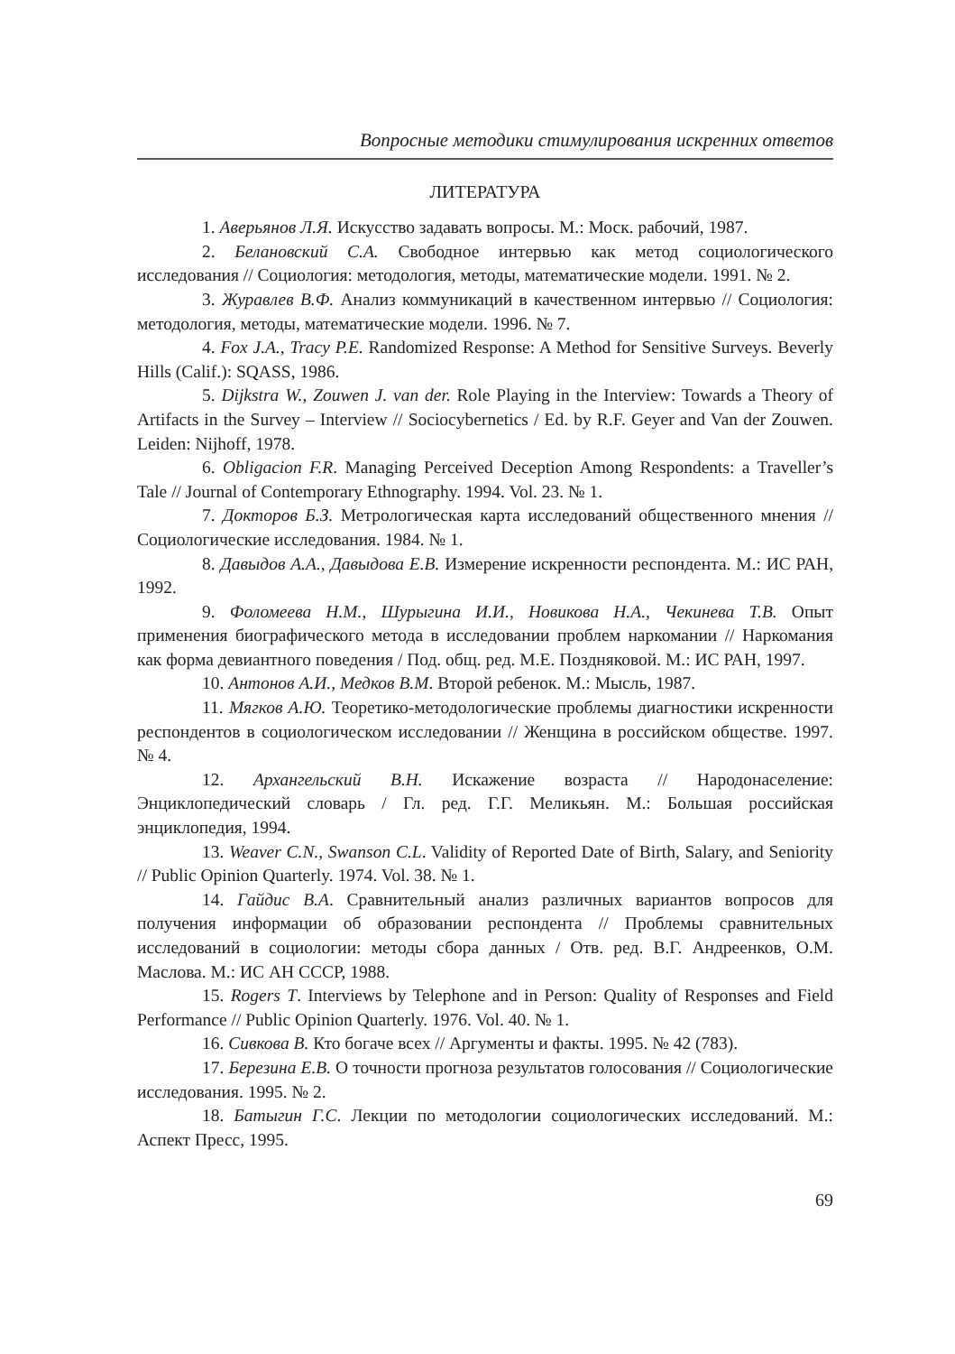Вопросные методики стимулирования искренних ответов
ЛИТЕРАТУРА
1. Аверьянов Л.Я. Искусство задавать вопросы. М.: Моск. рабочий, 1987.
2. Белановский С.А. Свободное интервью как метод социологического исследования // Социология: методология, методы, математические модели. 1991. № 2.
3. Журавлев В.Ф. Анализ коммуникаций в качественном интервью // Социология: методология, методы, математические модели. 1996. № 7.
4. Fox J.A., Tracy P.E. Randomized Response: A Method for Sensitive Surveys. Beverly Hills (Calif.): SQASS, 1986.
5. Dijkstra W., Zouwen J. van der. Role Playing in the Interview: Towards a Theory of Artifacts in the Survey – Interview // Sociocybernetics / Ed. by R.F. Geyer and Van der Zouwen. Leiden: Nijhoff, 1978.
6. Obligacion F.R. Managing Perceived Deception Among Respondents: a Traveller’s Tale // Journal of Contemporary Ethnography. 1994. Vol. 23. № 1.
7. Докторов Б.З. Метрологическая карта исследований общественного мнения // Социологические исследования. 1984. № 1.
8. Давыдов А.А., Давыдова Е.В. Измерение искренности респондента. М.: ИС РАН, 1992.
9. Фоломеева Н.М., Шурыгина И.И., Новикова Н.А., Чекинева Т.В. Опыт применения биографического метода в исследовании проблем наркомании // Наркомания как форма девиантного поведения / Под. общ. ред. М.Е. Поздняковой. М.: ИС РАН, 1997.
10. Антонов А.И., Медков В.М. Второй ребенок. М.: Мысль, 1987.
11. Мягков А.Ю. Теоретико-методологические проблемы диагностики искренности респондентов в социологическом исследовании // Женщина в российском обществе. 1997. № 4.
12. Архангельский В.Н. Искажение возраста // Народонаселение: Энциклопедический словарь / Гл. ред. Г.Г. Меликьян. М.: Большая российская энциклопедия, 1994.
13. Weaver C.N., Swanson C.L. Validity of Reported Date of Birth, Salary, and Seniority // Public Opinion Quarterly. 1974. Vol. 38. № 1.
14. Гайдис В.А. Сравнительный анализ различных вариантов вопросов для получения информации об образовании респондента // Проблемы сравнительных исследований в социологии: методы сбора данных / Отв. ред. В.Г. Андреенков, О.М. Маслова. М.: ИС АН СССР, 1988.
15. Rogers T. Interviews by Telephone and in Person: Quality of Responses and Field Performance // Public Opinion Quarterly. 1976. Vol. 40. № 1.
16. Сивкова В. Кто богаче всех // Аргументы и факты. 1995. № 42 (783).
17. Березина Е.В. О точности прогноза результатов голосования // Социологические исследования. 1995. № 2.
18. Батыгин Г.С. Лекции по методологии социологических исследований. М.: Аспект Пресс, 1995.
69